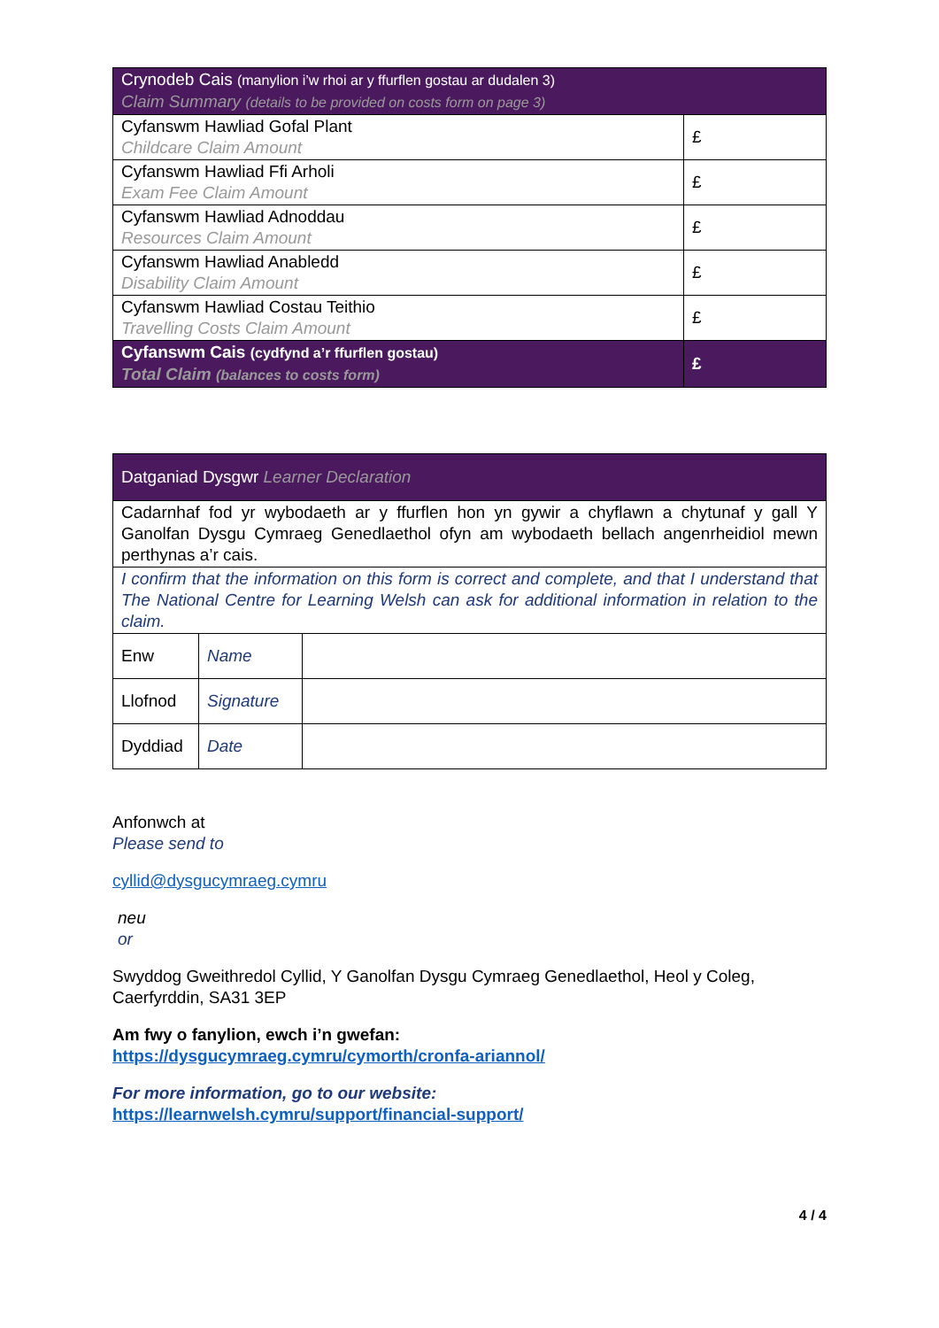| Crynodeb Cais (manylion i’w rhoi ar y ffurflen gostau ar dudalen 3) Claim Summary (details to be provided on costs form on page 3) | |
| Cyfanswm Hawliad Gofal Plant Childcare Claim Amount | £ |
| Cyfanswm Hawliad Ffi Arholi Exam Fee Claim Amount | £ |
| Cyfanswm Hawliad Adnoddau Resources Claim Amount | £ |
| Cyfanswm Hawliad Anabledd Disability Claim Amount | £ |
| Cyfanswm Hawliad Costau Teithio Travelling Costs Claim Amount | £ |
| Cyfanswm Cais (cydfynd a’r ffurflen gostau) Total Claim (balances to costs form) | £ |
| Datganiad Dysgwr Learner Declaration | | |
| Cadarnhaf fod yr wybodaeth ar y ffurflen hon yn gywir a chyflawn a chytunaf y gall Y Ganolfan Dysgu Cymraeg Genedlaethol ofyn am wybodaeth bellach angenrheidiol mewn perthynas a’r cais. | | |
| I confirm that the information on this form is correct and complete, and that I understand that The National Centre for Learning Welsh can ask for additional information in relation to the claim. | | |
| Enw | Name | |
| Llofnod | Signature | |
| Dyddiad | Date | |
Anfonwch at
Please send to
cyllid@dysgucymraeg.cymru
neu
or
Swyddog Gweithredol Cyllid, Y Ganolfan Dysgu Cymraeg Genedlaethol, Heol y Coleg, Caerfyrddin, SA31 3EP
Am fwy o fanylion, ewch i’n gwefan:
https://dysgucymraeg.cymru/cymorth/cronfa-ariannol/
For more information, go to our website:
https://learnwelsh.cymru/support/financial-support/
4 / 4